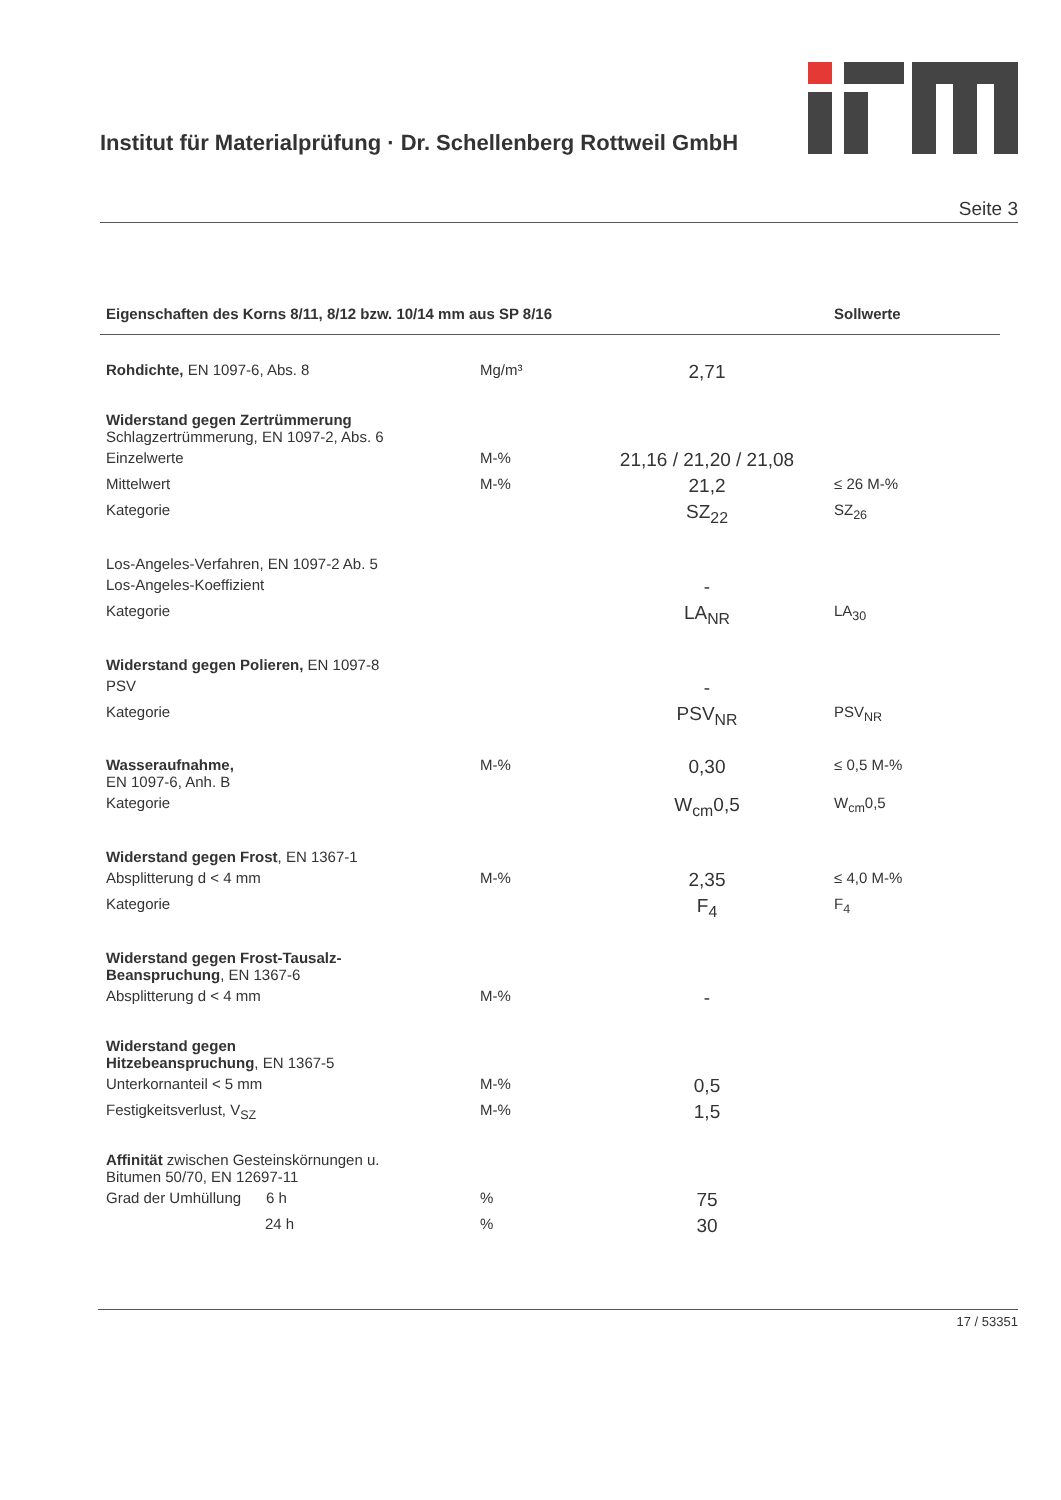Institut für Materialprüfung · Dr. Schellenberg Rottweil GmbH
Seite 3
| Eigenschaften des Korns 8/11, 8/12 bzw. 10/14 mm aus SP 8/16 | | | Sollwerte |
| --- | --- | --- | --- |
| Rohdichte, EN 1097-6, Abs. 8 | Mg/m³ | 2,71 | |
| Widerstand gegen Zertrümmerung Schlagzertrümmerung, EN 1097-2, Abs. 6 | | | |
| Einzelwerte | M-% | 21,16 / 21,20 / 21,08 | |
| Mittelwert | M-% | 21,2 | ≤ 26 M-% |
| Kategorie | | SZ<sub>22</sub> | SZ<sub>26</sub> |
| Los-Angeles-Verfahren, EN 1097-2 Ab. 5 | | | |
| Los-Angeles-Koeffizient | | - | |
| Kategorie | | LA<sub>NR</sub> | LA<sub>30</sub> |
| Widerstand gegen Polieren, EN 1097-8 | | | |
| PSV | | - | |
| Kategorie | | PSV<sub>NR</sub> | PSV<sub>NR</sub> |
| Wasseraufnahme, EN 1097-6, Anh. B | M-% | 0,30 | ≤ 0,5 M-% |
| Kategorie | | W<sub>cm</sub>0,5 | W<sub>cm</sub>0,5 |
| Widerstand gegen Frost , EN 1367-1 | | | |
| Absplitterung d < 4 mm | M-% | 2,35 | ≤ 4,0 M-% |
| Kategorie | | F<sub>4</sub> | F<sub>4</sub> |
| Widerstand gegen Frost-Tausalz- Beanspruchung , EN 1367-6 | | | |
| Absplitterung d < 4 mm | M-% | - | |
| Widerstand gegen Hitzebeanspruchung , EN 1367-5 | | | |
| Unterkornanteil < 5 mm | M-% | 0,5 | |
| Festigkeitsverlust, V<sub>SZ</sub> | M-% | 1,5 | |
| Affinität zwischen Gesteinskörnungen u. Bitumen 50/70, EN 12697-11 | | | |
| Grad der Umhüllung 6 h | % | 75 | |
| 24 h | % | 30 | |
17 / 53351